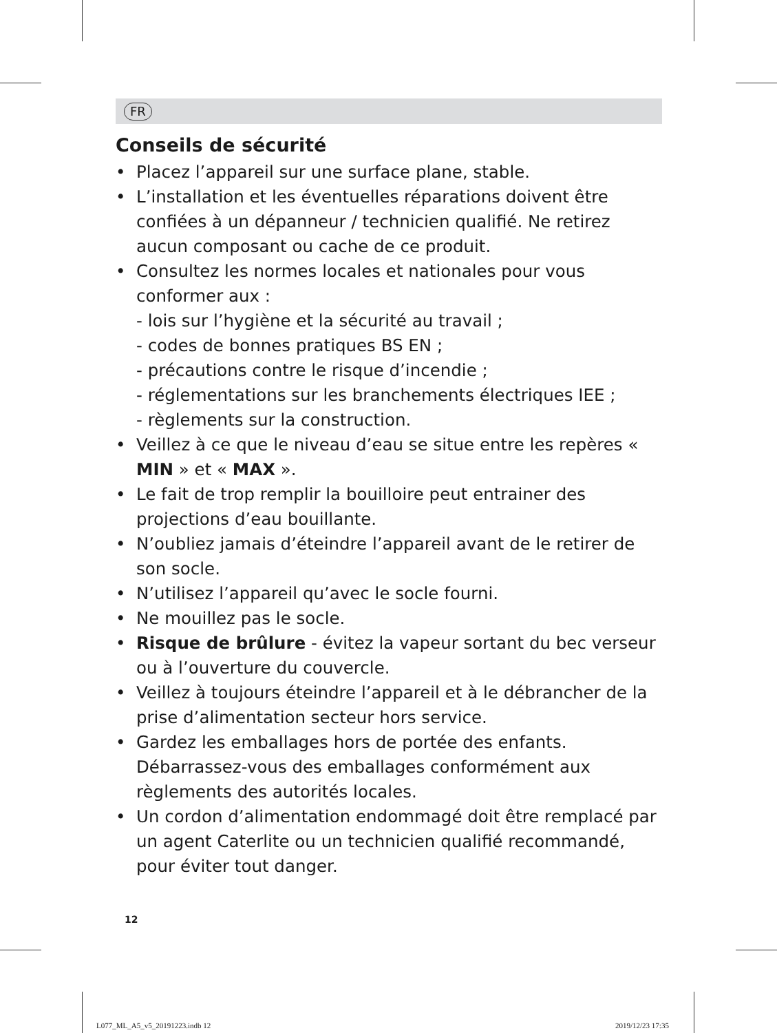FR
Conseils de sécurité
• Placez l’appareil sur une surface plane, stable.
• L’installation et les éventuelles réparations doivent être confiées à un dépanneur / technicien qualifié. Ne retirez aucun composant ou cache de ce produit.
• Consultez les normes locales et nationales pour vous conformer aux :
- lois sur l’hygiène et la sécurité au travail ;
- codes de bonnes pratiques BS EN ;
- précautions contre le risque d’incendie ;
- réglementations sur les branchements électriques IEE ;
- règlements sur la construction.
• Veillez à ce que le niveau d’eau se situe entre les repères « MIN » et « MAX ».
• Le fait de trop remplir la bouilloire peut entrainer des projections d’eau bouillante.
• N’oubliez jamais d’éteindre l’appareil avant de le retirer de son socle.
• N’utilisez l’appareil qu’avec le socle fourni.
• Ne mouillez pas le socle.
• Risque de brûlure - évitez la vapeur sortant du bec verseur ou à l’ouverture du couvercle.
• Veillez à toujours éteindre l’appareil et à le débrancher de la prise d’alimentation secteur hors service.
• Gardez les emballages hors de portée des enfants. Débarrassez-vous des emballages conformément aux règlements des autorités locales.
• Un cordon d’alimentation endommagé doit être remplacé par un agent Caterlite ou un technicien qualifié recommandé, pour éviter tout danger.
12
L077_ML_A5_v5_20191223.indb 12 2019/12/23 17:35